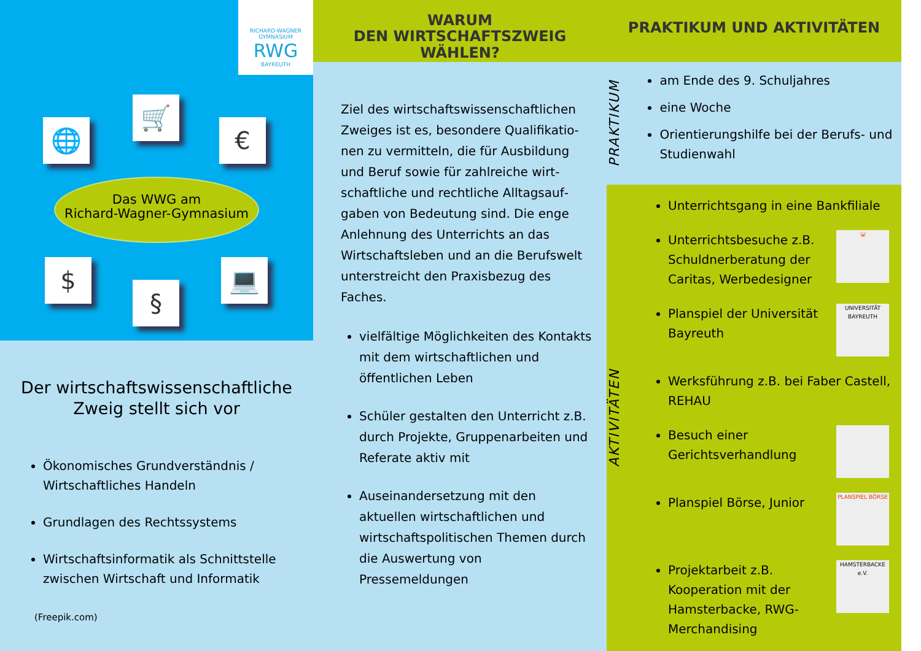RICHARD-WAGNER GYMNASIUM
RWG
BAYREUTH
🌐
🛒
€
$
§
💻
Das WWG am
Richard-Wagner-Gymnasium
Der wirtschaftswissenschaftliche
Zweig stellt sich vor
Ökonomisches Grundverständnis / Wirtschaftliches Handeln
Grundlagen des Rechtssystems
Wirtschaftsinformatik als Schnittstelle zwischen Wirtschaft und Informatik
(Freepik.com)
WARUM
DEN WIRTSCHAFTSZWEIG WÄHLEN?
Ziel des wirtschaftswissenschaftlichen Zweiges ist es, besondere Qualifikatio­nen zu vermitteln, die für Ausbildung und Beruf sowie für zahlreiche wirt­schaftliche und rechtliche Alltagsauf­gaben von Bedeutung sind. Die enge Anlehnung des Unterrichts an das Wirtschaftsleben und an die Berufs­welt unterstreicht den Praxisbezug des Faches.
vielfältige Möglichkeiten des Kontakts mit dem wirtschaftlichen und öffentlichen Leben
Schüler gestalten den Unterricht z.B. durch Projekte, Gruppen­arbeiten und Referate aktiv mit
Auseinandersetzung mit den aktuellen wirtschaftlichen und wirtschaftspolitischen Themen durch die Auswertung von Pressemeldungen
PRAKTIKUM UND AKTIVITÄTEN
PRAKTIKUM
am Ende des 9. Schuljahres
eine Woche
Orientierungshilfe bei der Berufs- und Studienwahl
AKTIVITÄTEN
Unterrichtsgang in eine Bankfiliale
Unterrichtsbesuche z.B. Schuldnerberatung der Caritas, Werbedesigner
🐷
Planspiel der Universität Bayreuth
UNIVERSITÄT BAYREUTH
Werksführung z.B. bei Faber Castell, REHAU
Besuch einer Gerichtsverhandlung
Planspiel Börse, Junior
PLANSPIEL BÖRSE
Projektarbeit z.B. Kooperation mit der Hamsterbacke, RWG-Merchandising
HAMSTERBACKE e.V.